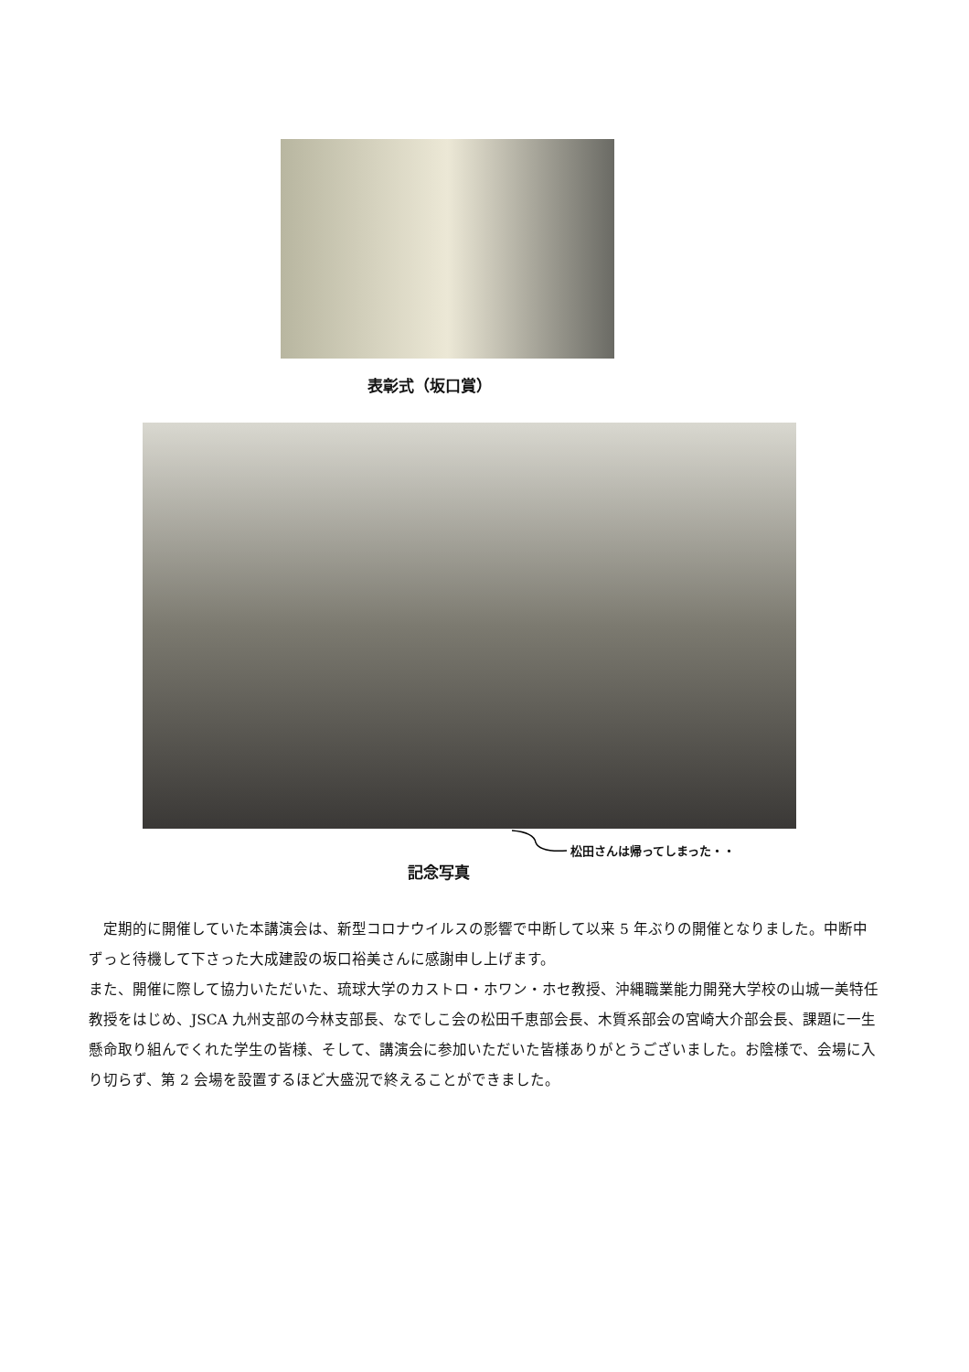表彰式（坂口賞）
松田さんは帰ってしまった・・
記念写真
　定期的に開催していた本講演会は、新型コロナウイルスの影響で中断して以来 5 年ぶりの開催となりました。中断中ずっと待機して下さった大成建設の坂口裕美さんに感謝申し上げます。
また、開催に際して協力いただいた、琉球大学のカストロ・ホワン・ホセ教授、沖縄職業能力開発大学校の山城一美特任教授をはじめ、JSCA 九州支部の今林支部長、なでしこ会の松田千恵部会長、木質系部会の宮崎大介部会長、課題に一生懸命取り組んでくれた学生の皆様、そして、講演会に参加いただいた皆様ありがとうございました。お陰様で、会場に入り切らず、第 2 会場を設置するほど大盛況で終えることができました。